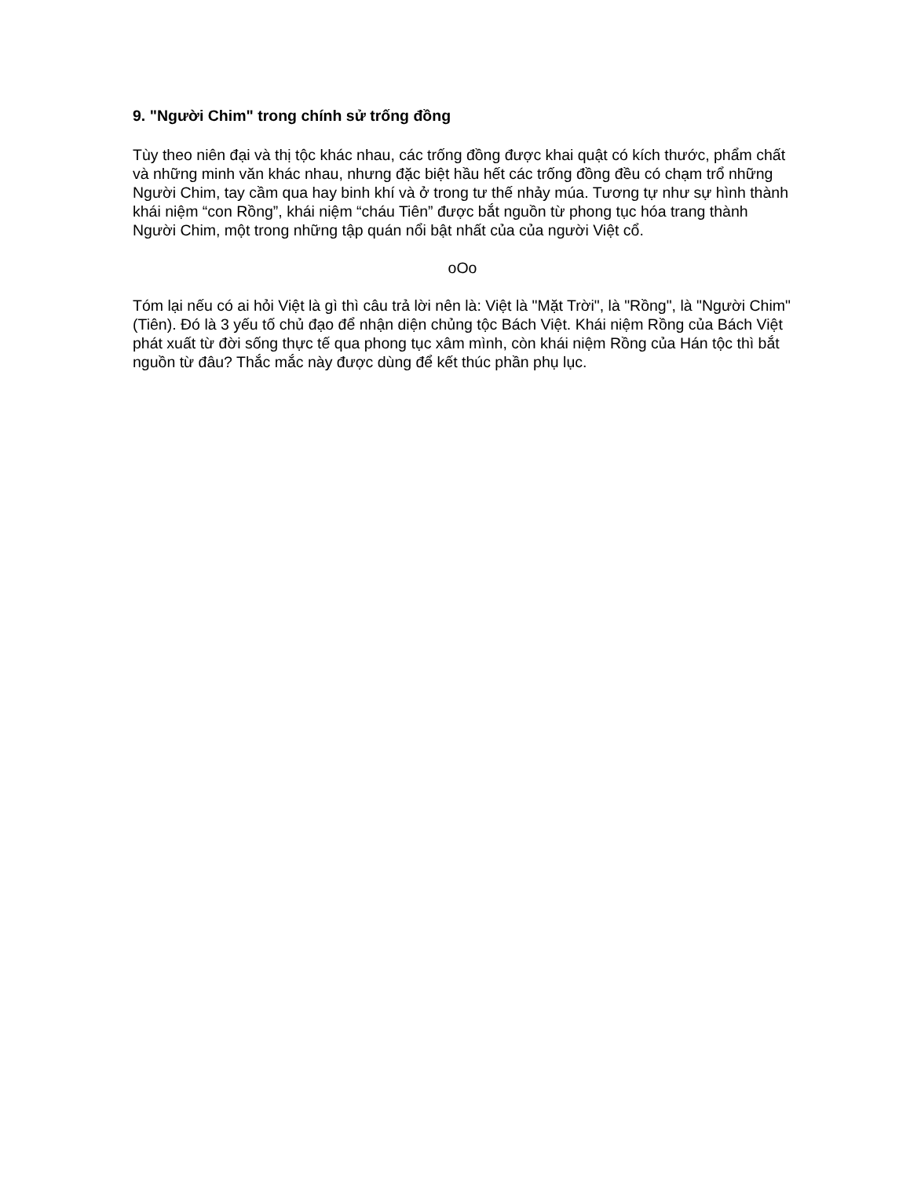9. "Người Chim" trong chính sử trống đồng
Tùy theo niên đại và thị tộc khác nhau, các trống đồng được khai quật có kích thước, phẩm chất và những minh văn khác nhau, nhưng đặc biệt hầu hết các trống đồng đều có chạm trổ những Người Chim, tay cầm qua hay binh khí và ở trong tư thế nhảy múa. Tương tự như sự hình thành khái niệm “con Rồng”, khái niệm “cháu Tiên” được bắt nguồn từ phong tục hóa trang thành Người Chim, một trong những tập quán nổi bật nhất của của người Việt cổ.
oOo
Tóm lại nếu có ai hỏi Việt là gì thì câu trả lời nên là: Việt là "Mặt Trời", là "Rồng", là "Người Chim" (Tiên). Đó là 3 yếu tố chủ đạo để nhận diện chủng tộc Bách Việt. Khái niệm Rồng của Bách Việt phát xuất từ đời sống thực tế qua phong tục xâm mình, còn khái niệm Rồng của Hán tộc thì bắt nguồn từ đâu? Thắc mắc này được dùng để kết thúc phần phụ lục.